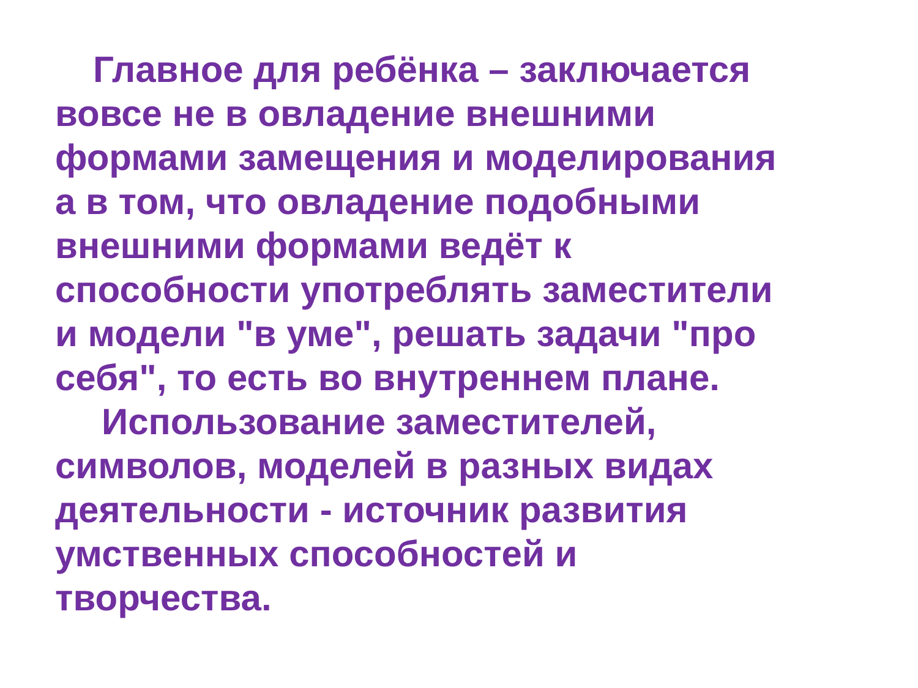Главное для ребёнка – заключается
вовсе не в овладение внешними
формами замещения и моделирования
а в том, что овладение подобными
внешними формами ведёт к
способности употреблять заместители
и модели "в уме", решать задачи "про
себя", то есть во внутреннем плане.
Использование заместителей,
символов, моделей в разных видах
деятельности - источник развития
умственных способностей и
творчества.